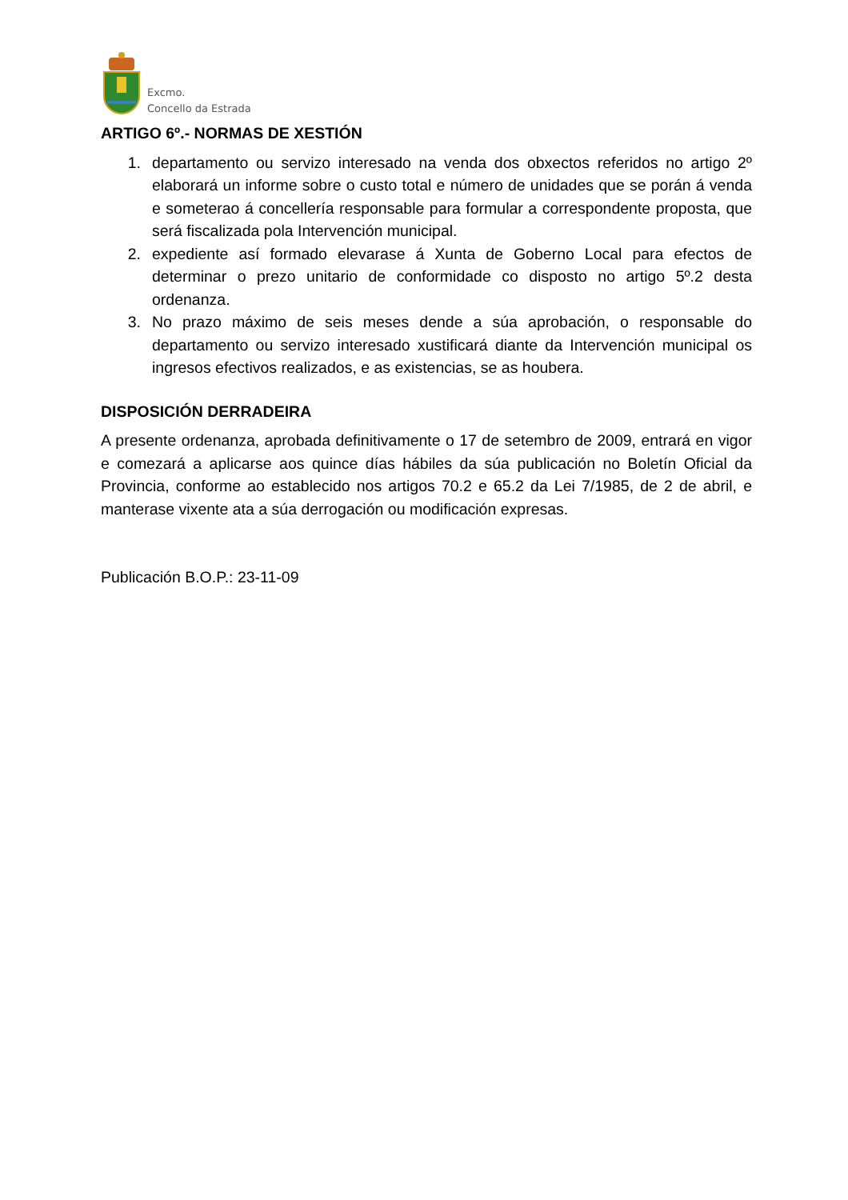Excmo.
Concello da Estrada
ARTIGO 6º.- NORMAS DE XESTIÓN
1. departamento ou servizo interesado na venda dos obxectos referidos no artigo 2º elaborará un informe sobre o custo total e número de unidades que se porán á venda e someterao á concellería responsable para formular a correspondente proposta, que será fiscalizada pola Intervención municipal.
2. expediente así formado elevarase á Xunta de Goberno Local para efectos de determinar o prezo unitario de conformidade co disposto no artigo 5º.2 desta ordenanza.
3. No prazo máximo de seis meses dende a súa aprobación, o responsable do departamento ou servizo interesado xustificará diante da Intervención municipal os ingresos efectivos realizados, e as existencias, se as houbera.
DISPOSICIÓN DERRADEIRA
A presente ordenanza, aprobada definitivamente o 17 de setembro de 2009, entrará en vigor e comezará a aplicarse aos quince días hábiles da súa publicación no Boletín Oficial da Provincia, conforme ao establecido nos artigos 70.2 e 65.2 da Lei 7/1985, de 2 de abril, e manterase vixente ata a súa derrogación ou modificación expresas.
Publicación B.O.P.: 23-11-09